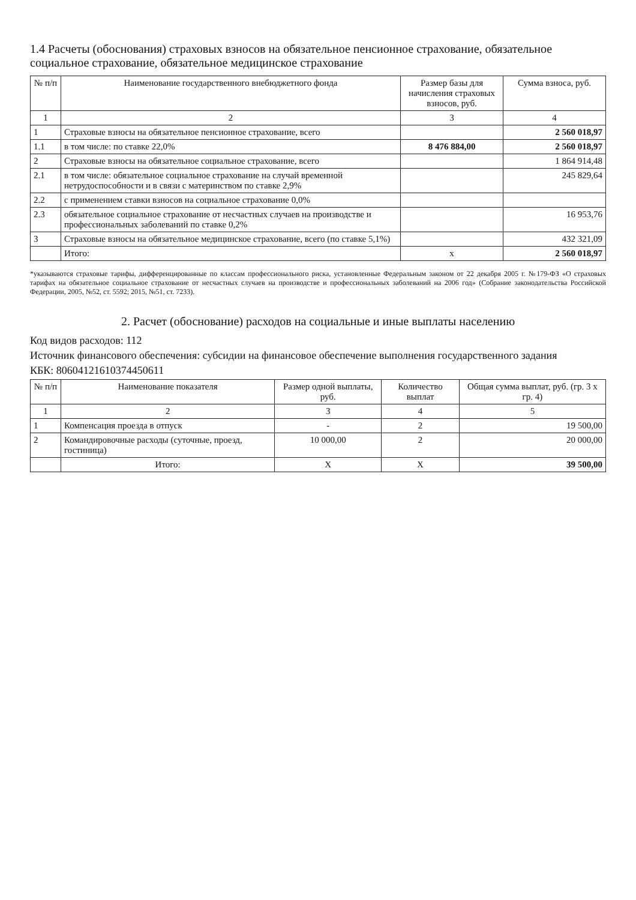1.4 Расчеты (обоснования) страховых взносов на обязательное пенсионное страхование, обязательное социальное страхование, обязательное медицинское страхование
| № п/п | Наименование государственного внебюджетного фонда | Размер базы для начисления страховых взносов, руб. | Сумма взноса, руб. |
| --- | --- | --- | --- |
| 1 | 2 | 3 | 4 |
| 1 | Страховые взносы на обязательное пенсионное страхование, всего | | 2 560 018,97 |
| 1.1 | в том числе: по ставке 22,0% | 8 476 884,00 | 2 560 018,97 |
| 2 | Страховые взносы на обязательное социальное страхование, всего | | 1 864 914,48 |
| 2.1 | в том числе: обязательное социальное страхование на случай временной нетрудоспособности и в связи с материнством по ставке 2,9% | | 245 829,64 |
| 2.2 | с применением ставки взносов на социальное страхование 0,0% | | |
| 2.3 | обязательное социальное страхование от несчастных случаев на производстве и профессиональных заболеваний по ставке 0,2% | | 16 953,76 |
| 3 | Страховые взносы на обязательное медицинское страхование, всего (по ставке 5,1%) | | 432 321,09 |
| | Итого: | х | 2 560 018,97 |
*указываются страховые тарифы, дифференцированные по классам профессионального риска, установленные Федеральным законом от 22 декабря 2005 г. №179-ФЗ «О страховых тарифах на обязательное социальное страхование от несчастных случаев на производстве и профессиональных заболеваний на 2006 год» (Собрание законодательства Российской Федерации, 2005, №52, ст. 5592; 2015, №51, ст. 7233).
2. Расчет (обоснование) расходов на социальные и иные выплаты населению
Код видов расходов: 112
Источник финансового обеспечения: субсидии на финансовое обеспечение выполнения государственного задания
КБК: 80604121610374450611
| № п/п | Наименование показателя | Размер одной выплаты, руб. | Количество выплат | Общая сумма выплат, руб. (гр. 3 х гр. 4) |
| --- | --- | --- | --- | --- |
| 1 | 2 | 3 | 4 | 5 |
| 1 | Компенсация проезда в отпуск | - | 2 | 19 500,00 |
| 2 | Командировочные расходы (суточные, проезд, гостиница) | 10 000,00 | 2 | 20 000,00 |
| | Итого: | Х | Х | 39 500,00 |